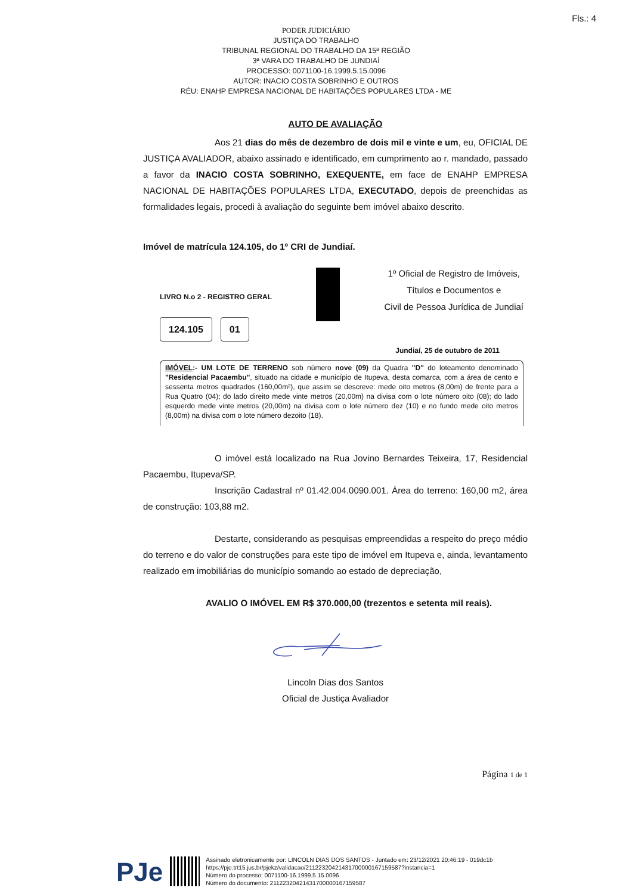Fls.: 4
PODER JUDICIÁRIO
JUSTIÇA DO TRABALHO
TRIBUNAL REGIONAL DO TRABALHO DA 15ª REGIÃO
3ª VARA DO TRABALHO DE JUNDIAÍ
PROCESSO: 0071100-16.1999.5.15.0096
AUTOR: INACIO COSTA SOBRINHO E OUTROS
RÉU: ENAHP EMPRESA NACIONAL DE HABITAÇÕES POPULARES LTDA - ME
AUTO DE AVALIAÇÃO
Aos 21 dias do mês de dezembro de dois mil e vinte e um, eu, OFICIAL DE JUSTIÇA AVALIADOR, abaixo assinado e identificado, em cumprimento ao r. mandado, passado a favor da INACIO COSTA SOBRINHO, EXEQUENTE, em face de ENAHP EMPRESA NACIONAL DE HABITAÇÕES POPULARES LTDA, EXECUTADO, depois de preenchidas as formalidades legais, procedi à avaliação do seguinte bem imóvel abaixo descrito.
Imóvel de matrícula 124.105, do 1º CRI de Jundiaí.
LIVRO N.o 2 - REGISTRO GERAL
124.105 01
1º Oficial de Registro de Imóveis,
Títulos e Documentos e
Civil de Pessoa Jurídica de Jundiaí
Jundiaí, 25 de outubro de 2011
IMÓVEL:- UM LOTE DE TERRENO sob número nove (09) da Quadra "D" do loteamento denominado "Residencial Pacaembu", situado na cidade e município de Itupeva, desta comarca, com a área de cento e sessenta metros quadrados (160,00m²), que assim se descreve: mede oito metros (8,00m) de frente para a Rua Quatro (04); do lado direito mede vinte metros (20,00m) na divisa com o lote número oito (08); do lado esquerdo mede vinte metros (20,00m) na divisa com o lote número dez (10) e no fundo mede oito metros (8,00m) na divisa com o lote número dezoito (18).
O imóvel está localizado na Rua Jovino Bernardes Teixeira, 17, Residencial Pacaembu, Itupeva/SP.
Inscrição Cadastral nº 01.42.004.0090.001. Área do terreno: 160,00 m2, área de construção: 103,88 m2.
Destarte, considerando as pesquisas empreendidas a respeito do preço médio do terreno e do valor de construções para este tipo de imóvel em Itupeva e, ainda, levantamento realizado em imobiliárias do município somando ao estado de depreciação,
AVALIO O IMÓVEL EM R$ 370.000,00 (trezentos e setenta mil reais).
Lincoln Dias dos Santos
Oficial de Justiça Avaliador
Página 1 de 1
PJe
Assinado eletronicamente por: LINCOLN DIAS DOS SANTOS - Juntado em: 23/12/2021 20:46:19 - 019dc1b
https://pje.trt15.jus.br/pjekz/validacao/21122320421431700000167159587?instancia=1
Número do processo: 0071100-16.1999.5.15.0096
Número do documento: 21122320421431700000167159587